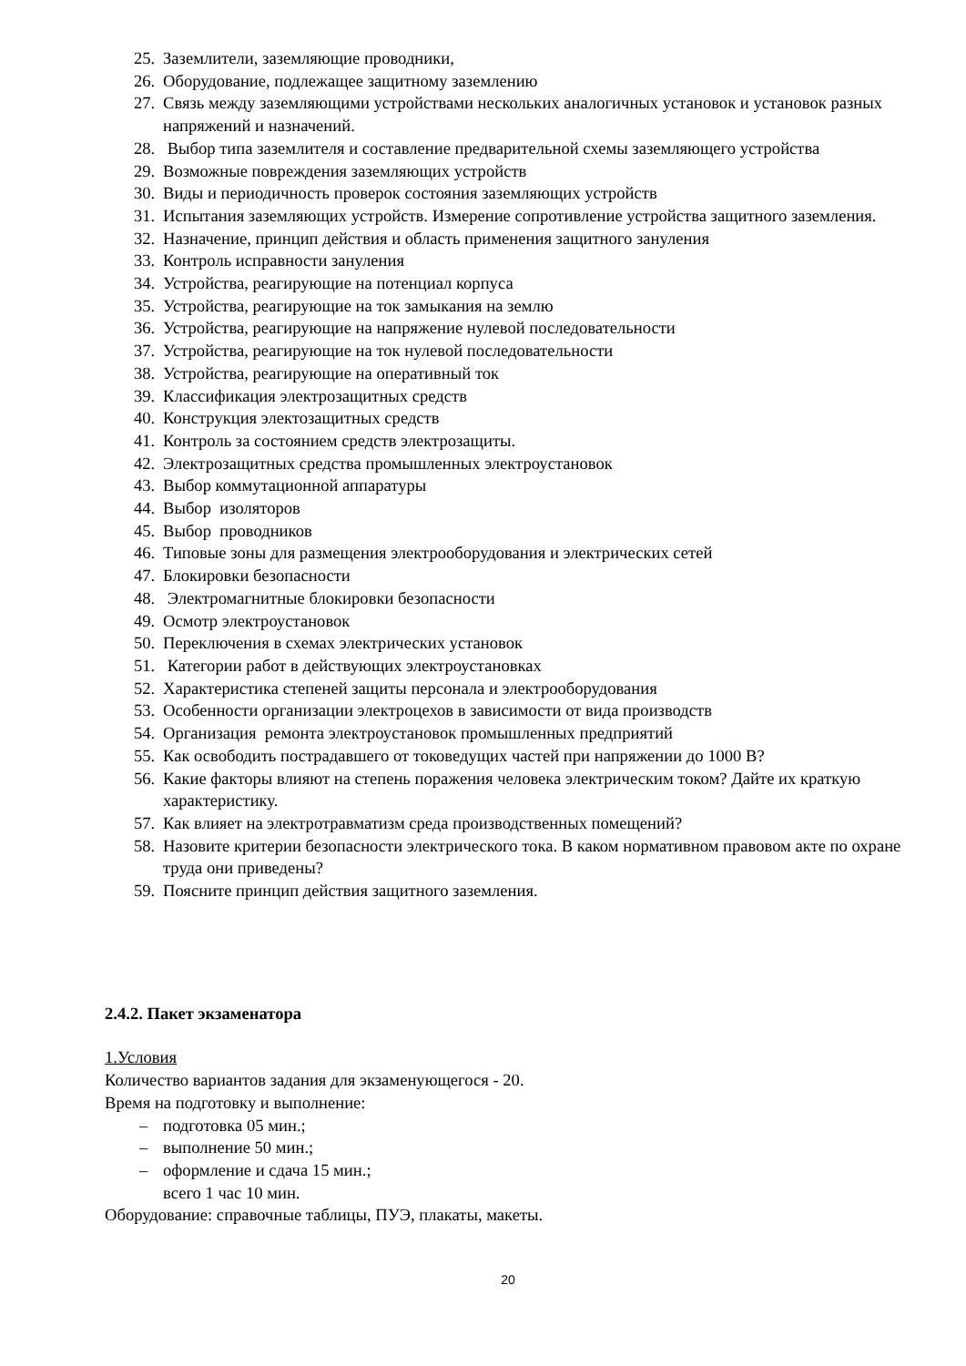25. Заземлители, заземляющие проводники,
26. Оборудование, подлежащее защитному заземлению
27. Связь между заземляющими устройствами нескольких аналогичных установок и установок разных напряжений и назначений.
28. Выбор типа заземлителя и составление предварительной схемы заземляющего устройства
29. Возможные повреждения заземляющих устройств
30. Виды и периодичность проверок состояния заземляющих устройств
31. Испытания заземляющих устройств. Измерение сопротивление устройства защитного заземления.
32. Назначение, принцип действия и область применения защитного зануления
33. Контроль исправности зануления
34. Устройства, реагирующие на потенциал корпуса
35. Устройства, реагирующие на ток замыкания на землю
36. Устройства, реагирующие на напряжение нулевой последовательности
37. Устройства, реагирующие на ток нулевой последовательности
38. Устройства, реагирующие на оперативный ток
39. Классификация электрозащитных средств
40. Конструкция электозащитных средств
41. Контроль за состоянием средств электрозащиты.
42. Электрозащитных средства промышленных электроустановок
43. Выбор коммутационной аппаратуры
44. Выбор изоляторов
45. Выбор проводников
46. Типовые зоны для размещения электрооборудования и электрических сетей
47. Блокировки безопасности
48. Электромагнитные блокировки безопасности
49. Осмотр электроустановок
50. Переключения в схемах электрических установок
51. Категории работ в действующих электроустановках
52. Характеристика степеней защиты персонала и электрооборудования
53. Особенности организации электроцехов в зависимости от вида производств
54. Организация ремонта электроустановок промышленных предприятий
55. Как освободить пострадавшего от токоведущих частей при напряжении до 1000 В?
56. Какие факторы влияют на степень поражения человека электрическим током? Дайте их краткую характеристику.
57. Как влияет на электротравматизм среда производственных помещений?
58. Назовите критерии безопасности электрического тока. В каком нормативном правовом акте по охране труда они приведены?
59. Поясните принцип действия защитного заземления.
2.4.2. Пакет экзаменатора
1.Условия
Количество вариантов задания для экзаменующегося - 20.
Время на подготовку и выполнение:
– подготовка 05 мин.;
– выполнение 50 мин.;
– оформление и сдача 15 мин.;
всего 1 час 10 мин.
Оборудование: справочные таблицы, ПУЭ, плакаты, макеты.
20